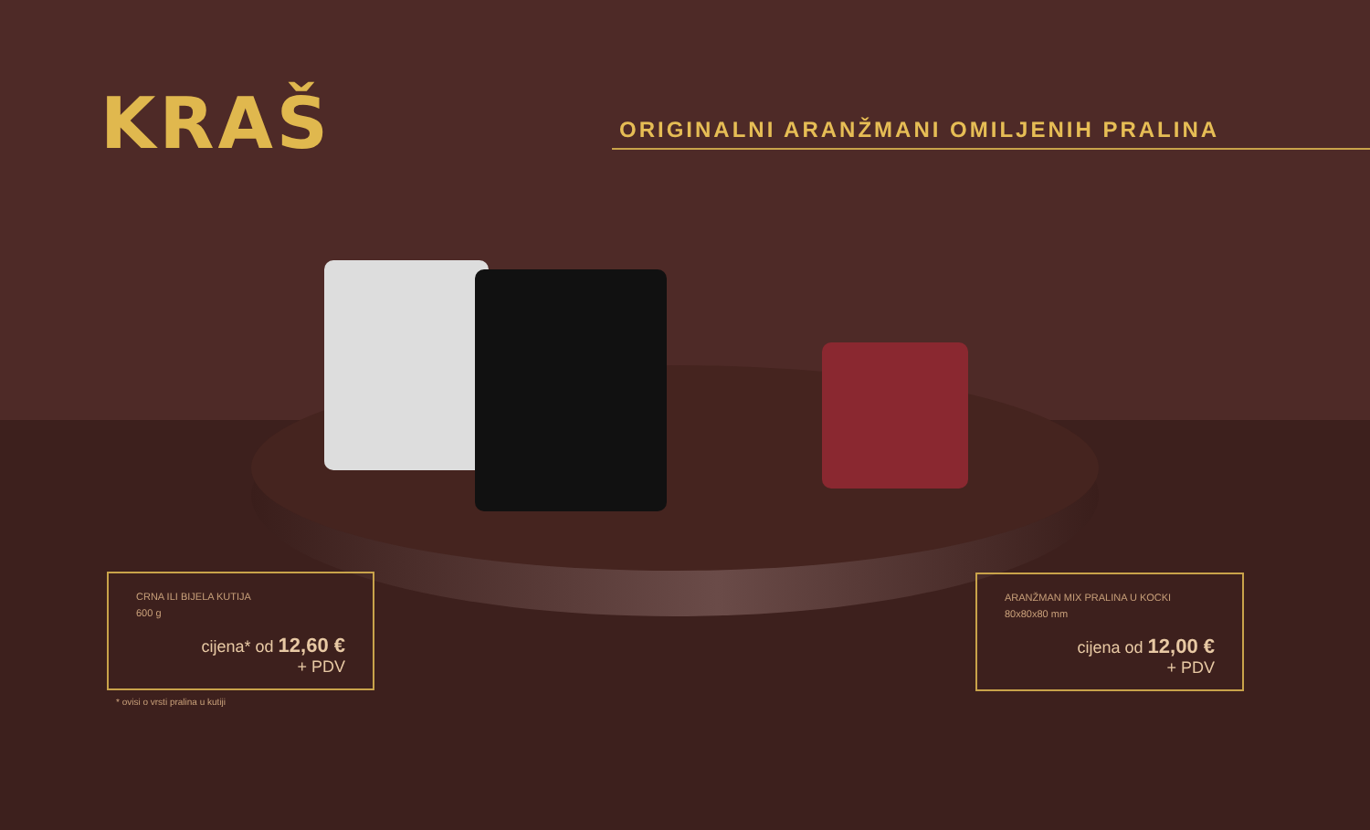KRAŠ ORIGINALNI ARANŽMANI OMILJENIH PRALINA
CRNA ILI BIJELA KUTIJA
600 g
cijena* od 12,60 €
+ PDV
* ovisi o vrsti pralina u kutiji
ARANŽMAN MIX PRALINA U KOCKI
80x80x80 mm
cijena od 12,00 €
+ PDV